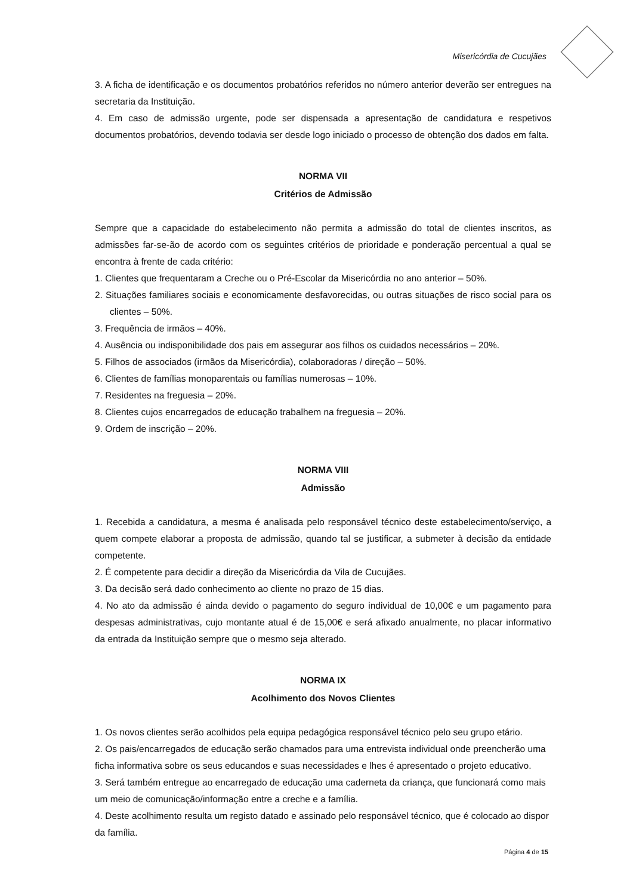Misericórdia de Cucujães
3. A ficha de identificação e os documentos probatórios referidos no número anterior deverão ser entregues na secretaria da Instituição.
4. Em caso de admissão urgente, pode ser dispensada a apresentação de candidatura e respetivos documentos probatórios, devendo todavia ser desde logo iniciado o processo de obtenção dos dados em falta.
NORMA VII
Critérios de Admissão
Sempre que a capacidade do estabelecimento não permita a admissão do total de clientes inscritos, as admissões far-se-ão de acordo com os seguintes critérios de prioridade e ponderação percentual a qual se encontra à frente de cada critério:
1. Clientes que frequentaram a Creche ou o Pré-Escolar da Misericórdia no ano anterior – 50%.
2. Situações familiares sociais e economicamente desfavorecidas, ou outras situações de risco social para os clientes – 50%.
3. Frequência de irmãos – 40%.
4. Ausência ou indisponibilidade dos pais em assegurar aos filhos os cuidados necessários – 20%.
5. Filhos de associados (irmãos da Misericórdia), colaboradoras / direção – 50%.
6. Clientes de famílias monoparentais ou famílias numerosas – 10%.
7. Residentes na freguesia – 20%.
8. Clientes cujos encarregados de educação trabalhem na freguesia – 20%.
9. Ordem de inscrição – 20%.
NORMA VIII
Admissão
1. Recebida a candidatura, a mesma é analisada pelo responsável técnico deste estabelecimento/serviço, a quem compete elaborar a proposta de admissão, quando tal se justificar, a submeter à decisão da entidade competente.
2. É competente para decidir a direção da Misericórdia da Vila de Cucujães.
3. Da decisão será dado conhecimento ao cliente no prazo de 15 dias.
4. No ato da admissão é ainda devido o pagamento do seguro individual de 10,00€ e um pagamento para despesas administrativas, cujo montante atual é de 15,00€ e será afixado anualmente, no placar informativo da entrada da Instituição sempre que o mesmo seja alterado.
NORMA IX
Acolhimento dos Novos Clientes
1. Os novos clientes serão acolhidos pela equipa pedagógica responsável técnico pelo seu grupo etário.
2. Os pais/encarregados de educação serão chamados para uma entrevista individual onde preencherão uma ficha informativa sobre os seus educandos e suas necessidades e lhes é apresentado o projeto educativo.
3. Será também entregue ao encarregado de educação uma caderneta da criança, que funcionará como mais um meio de comunicação/informação entre a creche e a família.
4. Deste acolhimento resulta um registo datado e assinado pelo responsável técnico, que é colocado ao dispor da família.
Página 4 de 15